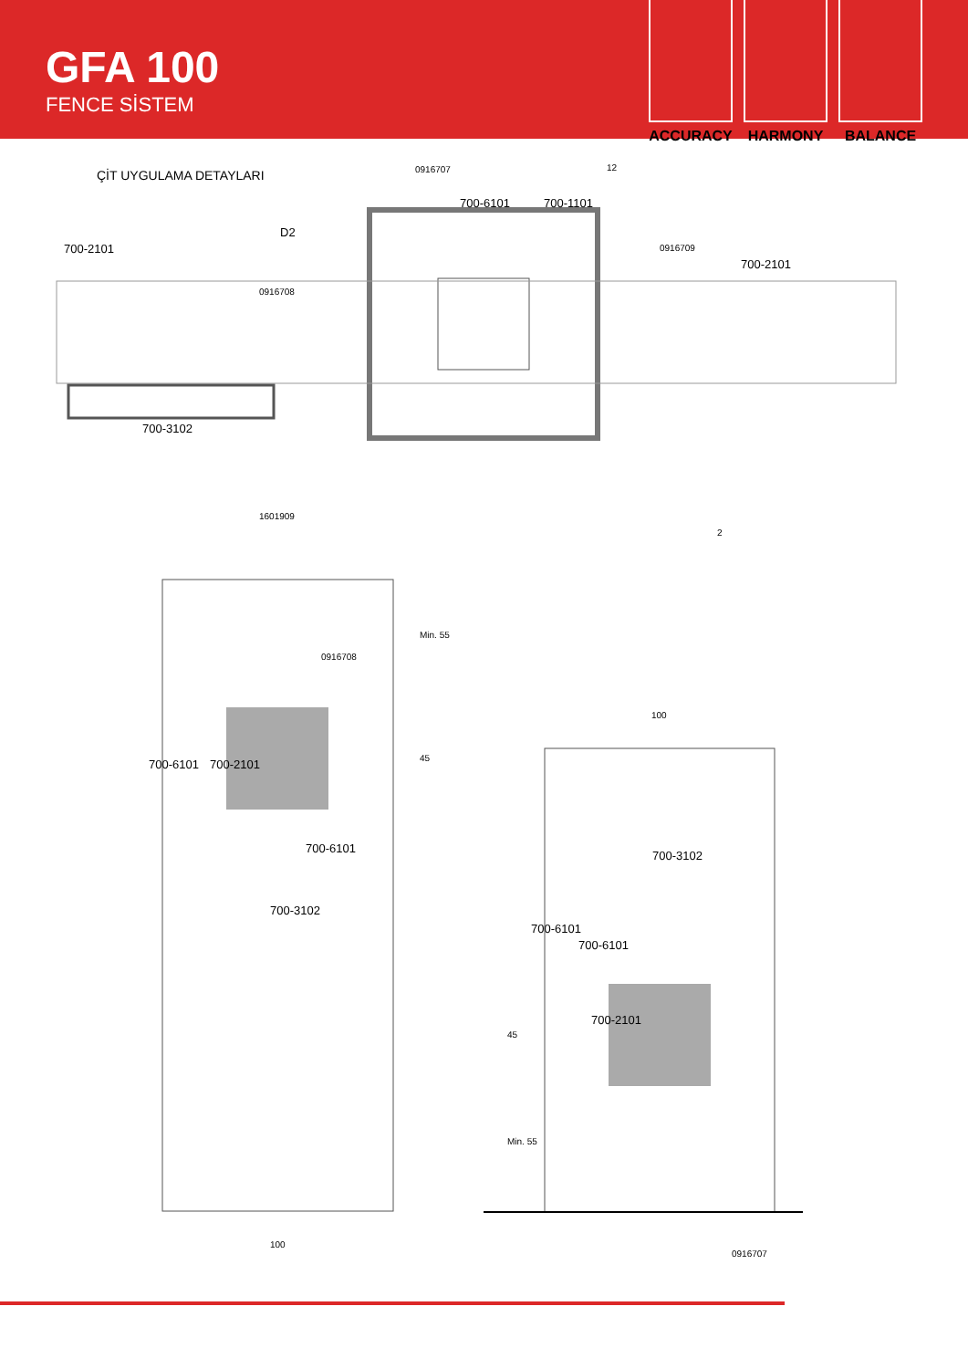GFA 100
FENCE SİSTEM
ACCURACY HARMONY BALANCE
ÇİT UYGULAMA DETAYLARI 0916707
700-6101 700-1101
12
700-2101
D2
0916709
700-2101
0916708
700-3102
1601909
2
Min. 55
0916708
45
700-6101 700-2101
700-6101
700-3102
100
100
700-3102
700-6101
700-6101
45
700-2101
Min. 55
0916707